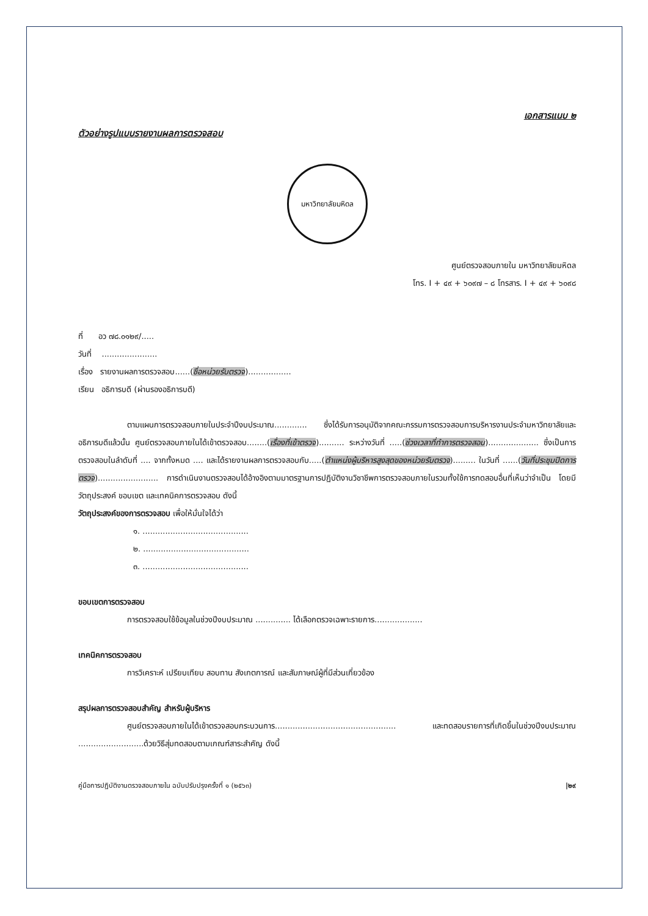เอกสารแนบ ๒
ตัวอย่างรูปแบบรายงานผลการตรวจสอบ
มหาวิทยาลัยมหิดล
ศูนย์ตรวจสอบภายใน มหาวิทยาลัยมหิดล
โทร. I + ๔๙ + ๖๐๙๗ – ๘ โทรสาร. I + ๔๙ + ๖๐๙๘
ที่ อว ๗๘.๐๑๒๙/.....
วันที่ ......................
เรื่อง รายงานผลการตรวจสอบ......(ชื่อหน่วยรับตรวจ).................
เรียน อธิการบดี (ผ่านรองอธิการบดี)
ตามแผนการตรวจสอบภายในประจำปีงบประมาณ............. ซึ่งได้รับการอนุมัติจากคณะกรรมการตรวจสอบการบริหารงานประจำมหาวิทยาลัยและอธิการบดีแล้วนั้น ศูนย์ตรวจสอบภายในได้เข้าตรวจสอบ........(เรื่องที่เข้าตรวจ).......... ระหว่างวันที่ .....(ช่วงเวลาที่ทำการตรวจสอบ).................... ซึ่งเป็นการตรวจสอบในลำดับที่ .... จากทั้งหมด .... และได้รายงานผลการตรวจสอบกับ.....(ตำแหน่งผู้บริหารสูงสุดของหน่วยรับตรวจ)......... ในวันที่ ......(วันที่ประชุมปิดการตรวจ)........................ การดำเนินงานตรวจสอบได้อ้างอิงตามมาตรฐานการปฏิบัติงานวิชาชีพการตรวจสอบภายในรวมทั้งใช้การทดสอบอื่นที่เห็นว่าจำเป็น โดยมีวัตถุประสงค์ ขอบเขต และเทคนิคการตรวจสอบ ดังนี้
วัตถุประสงค์ของการตรวจสอบ เพื่อให้มั่นใจได้ว่า
๑. ..........................................
๒. ..........................................
๓. ..........................................
ขอบเขตการตรวจสอบ
การตรวจสอบใช้ข้อมูลในช่วงปีงบประมาณ .............. ได้เลือกตรวจเฉพาะรายการ...................
เทคนิคการตรวจสอบ
การวิเคราะห์ เปรียบเทียบ สอบทาน สังเกตการณ์ และสัมภาษณ์ผู้ที่มีส่วนเกี่ยวข้อง
สรุปผลการตรวจสอบสำคัญ สำหรับผู้บริหาร
ศูนย์ตรวจสอบภายในได้เข้าตรวจสอบกระบวนการ................................................ และทดสอบรายการที่เกิดขึ้นในช่วงปีงบประมาณ ..........................ด้วยวิธีสุ่มทดสอบตามเกณฑ์สาระสำคัญ ดังนี้
คู่มือการปฏิบัติงานตรวจสอบภายใน ฉบับปรับปรุงครั้งที่ ๑ (๒๕๖๓) |๒๙